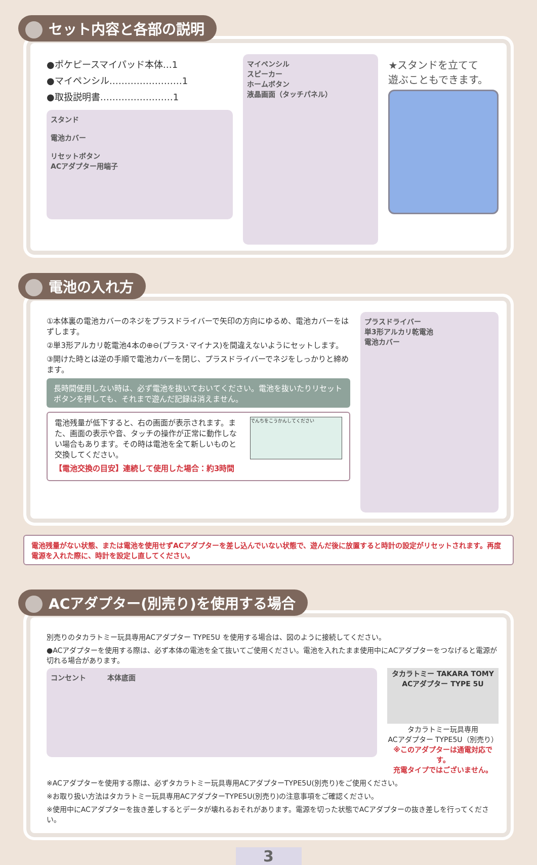セット内容と各部の説明
●ポケピースマイパッド本体…1
●マイペンシル……………………1
●取扱説明書……………………1
スタンド
電池カバー
リセットボタン
ACアダプター用端子
マイペンシル
スピーカー
ホームボタン
液晶画面（タッチパネル）
★スタンドを立てて
遊ぶこともできます。
電池の入れ方
①本体裏の電池カバーのネジをプラスドライバーで矢印の方向にゆるめ、電池カバーをはずします。
②単3形アルカリ乾電池4本の⊕⊖(プラス･マイナス)を間違えないようにセットします。
③開けた時とは逆の手順で電池カバーを閉じ、プラスドライバーでネジをしっかりと締めます。
長時間使用しない時は、必ず電池を抜いておいてください。電池を抜いたりリセットボタンを押しても、それまで遊んだ記録は消えません。
電池残量が低下すると、右の画面が表示されます。また、画面の表示や音、タッチの操作が正常に動作しない場合もあります。その時は電池を全て新しいものと交換してください。
でんちをこうかんしてください
【電池交換の目安】連続して使用した場合：約3時間
プラスドライバー
単3形アルカリ乾電池
電池カバー
電池残量がない状態、または電池を使用せずACアダプターを差し込んでいない状態で、遊んだ後に放置すると時計の設定がリセットされます。再度電源を入れた際に、時計を設定し直してください。
ACアダプター(別売り)を使用する場合
別売りのタカラトミー玩具専用ACアダプター TYPE5U を使用する場合は、図のように接続してください。
●ACアダプターを使用する際は、必ず本体の電池を全て抜いてご使用ください。電池を入れたまま使用中にACアダプターをつなげると電源が切れる場合があります。
コンセント　　　本体底面
タカラトミー TAKARA TOMY ACアダプター TYPE 5U
タカラトミー玩具専用
ACアダプター TYPE5U（別売り）
※このアダプターは通電対応です。
充電タイプではございません。
※ACアダプターを使用する際は、必ずタカラトミー玩具専用ACアダプターTYPE5U(別売り)をご使用ください。
※お取り扱い方法はタカラトミー玩具専用ACアダプターTYPE5U(別売り)の注意事項をご確認ください。
※使用中にACアダプターを抜き差しするとデータが壊れるおそれがあります。電源を切った状態でACアダプターの抜き差しを行ってください。
3